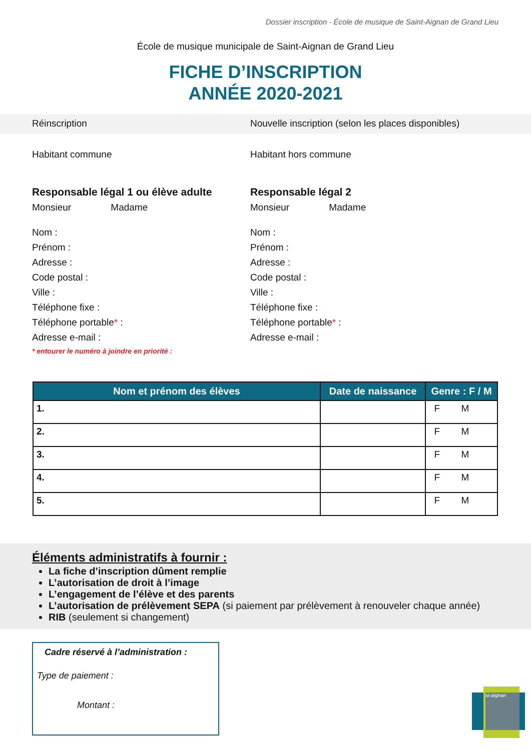Dossier inscription - École de musique de Saint-Aignan de Grand Lieu
École de musique municipale de Saint-Aignan de Grand Lieu
FICHE D’INSCRIPTION
ANNÉE 2020-2021
Réinscription Nouvelle inscription (selon les places disponibles)
Habitant commune Habitant hors commune
Responsable légal 1 ou élève adulte
Monsieur Madame
Nom :
Prénom :
Adresse :
Code postal :
Ville :
Téléphone fixe :
Téléphone portable* :
Adresse e-mail :
* entourer le numéro à joindre en priorité :
Responsable légal 2
Monsieur Madame
Nom :
Prénom :
Adresse :
Code postal :
Ville :
Téléphone fixe :
Téléphone portable* :
Adresse e-mail :
| Nom et prénom des élèves | Date de naissance | Genre : F / M |
| --- | --- | --- |
| 1. | | F M |
| 2. | | F M |
| 3. | | F M |
| 4. | | F M |
| 5. | | F M |
Éléments administratifs à fournir :
La fiche d’inscription dûment remplie
L’autorisation de droit à l’image
L’engagement de l’élève et des parents
L’autorisation de prélèvement SEPA (si paiement par prélèvement à renouveler chaque année)
RIB (seulement si changement)
Cadre réservé à l’administration :
Type de paiement :
Montant :
st-aignan